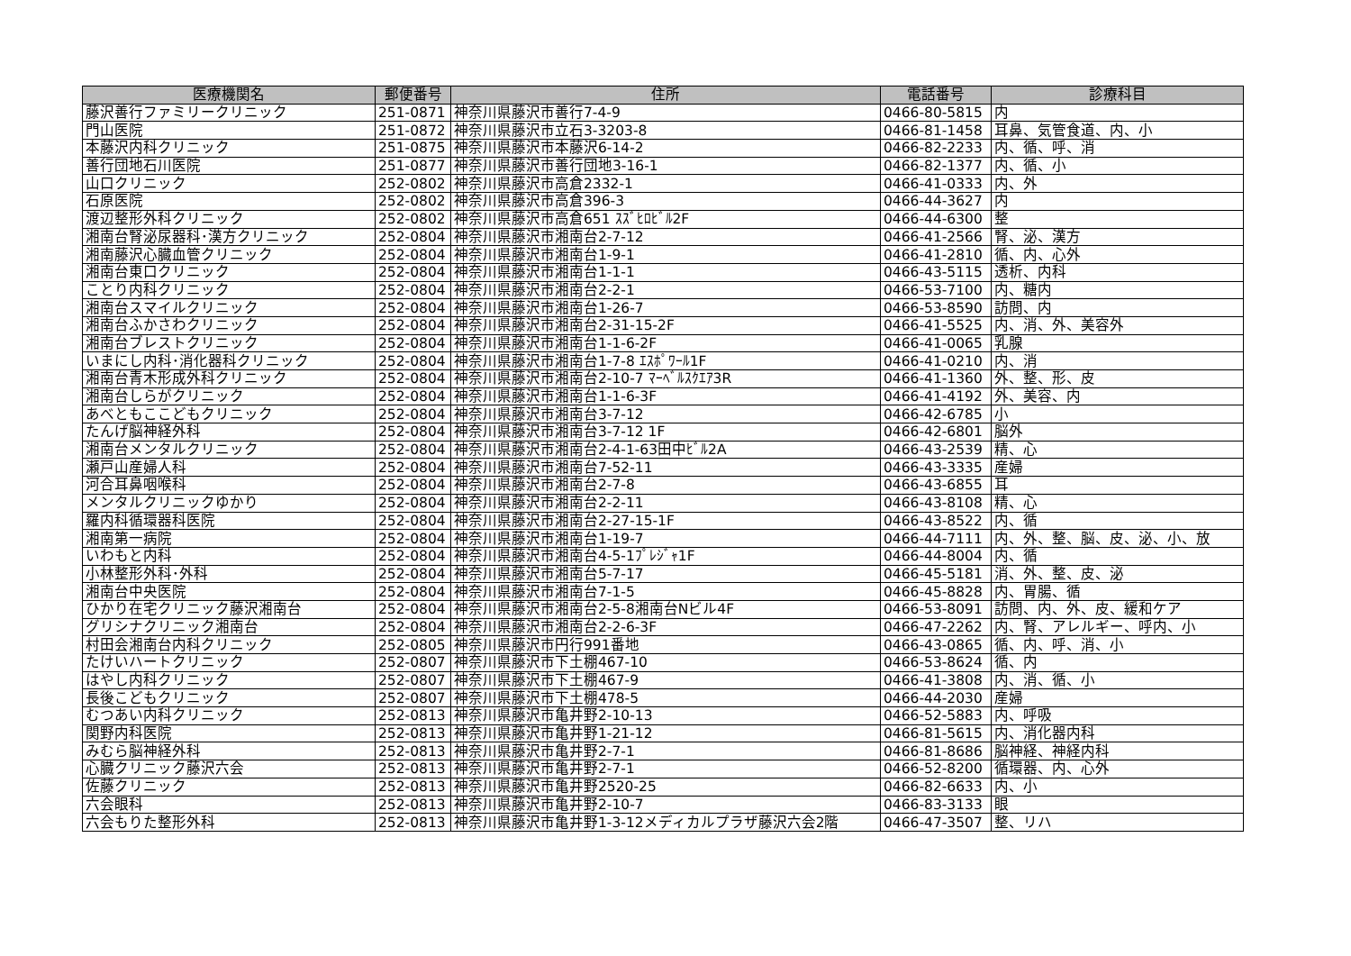| 医療機関名 | 郵便番号 | 住所 | 電話番号 | 診療科目 |
| --- | --- | --- | --- | --- |
| 藤沢善行ファミリークリニック | 251-0871 | 神奈川県藤沢市善行7-4-9 | 0466-80-5815 | 内 |
| 門山医院 | 251-0872 | 神奈川県藤沢市立石3-3203-8 | 0466-81-1458 | 耳鼻、気管食道、内、小 |
| 本藤沢内科クリニック | 251-0875 | 神奈川県藤沢市本藤沢6-14-2 | 0466-82-2233 | 内、循、呼、消 |
| 善行団地石川医院 | 251-0877 | 神奈川県藤沢市善行団地3-16-1 | 0466-82-1377 | 内、循、小 |
| 山口クリニック | 252-0802 | 神奈川県藤沢市高倉2332-1 | 0466-41-0333 | 内、外 |
| 石原医院 | 252-0802 | 神奈川県藤沢市高倉396-3 | 0466-44-3627 | 内 |
| 渡辺整形外科クリニック | 252-0802 | 神奈川県藤沢市高倉651 ｽｽﾞﾋﾛﾋﾞﾙ2F | 0466-44-6300 | 整 |
| 湘南台腎泌尿器科･漢方クリニック | 252-0804 | 神奈川県藤沢市湘南台2-7-12 | 0466-41-2566 | 腎、泌、漢方 |
| 湘南藤沢心臓血管クリニック | 252-0804 | 神奈川県藤沢市湘南台1-9-1 | 0466-41-2810 | 循、内、心外 |
| 湘南台東口クリニック | 252-0804 | 神奈川県藤沢市湘南台1-1-1 | 0466-43-5115 | 透析、内科 |
| ことり内科クリニック | 252-0804 | 神奈川県藤沢市湘南台2-2-1 | 0466-53-7100 | 内、糖内 |
| 湘南台スマイルクリニック | 252-0804 | 神奈川県藤沢市湘南台1-26-7 | 0466-53-8590 | 訪問、内 |
| 湘南台ふかさわクリニック | 252-0804 | 神奈川県藤沢市湘南台2-31-15-2F | 0466-41-5525 | 内、消、外、美容外 |
| 湘南台ブレストクリニック | 252-0804 | 神奈川県藤沢市湘南台1-1-6-2F | 0466-41-0065 | 乳腺 |
| いまにし内科･消化器科クリニック | 252-0804 | 神奈川県藤沢市湘南台1-7-8 ｴｽﾎﾟﾜｰﾙ1F | 0466-41-0210 | 内、消 |
| 湘南台青木形成外科クリニック | 252-0804 | 神奈川県藤沢市湘南台2-10-7 ﾏｰﾍﾞﾙｽｸｴｱ3R | 0466-41-1360 | 外、整、形、皮 |
| 湘南台しらがクリニック | 252-0804 | 神奈川県藤沢市湘南台1-1-6-3F | 0466-41-4192 | 外、美容、内 |
| あべともここどもクリニック | 252-0804 | 神奈川県藤沢市湘南台3-7-12 | 0466-42-6785 | 小 |
| たんげ脳神経外科 | 252-0804 | 神奈川県藤沢市湘南台3-7-12 1F | 0466-42-6801 | 脳外 |
| 湘南台メンタルクリニック | 252-0804 | 神奈川県藤沢市湘南台2-4-1-63田中ﾋﾞﾙ2A | 0466-43-2539 | 精、心 |
| 瀬戸山産婦人科 | 252-0804 | 神奈川県藤沢市湘南台7-52-11 | 0466-43-3335 | 産婦 |
| 河合耳鼻咽喉科 | 252-0804 | 神奈川県藤沢市湘南台2-7-8 | 0466-43-6855 | 耳 |
| メンタルクリニックゆかり | 252-0804 | 神奈川県藤沢市湘南台2-2-11 | 0466-43-8108 | 精、心 |
| 羅内科循環器科医院 | 252-0804 | 神奈川県藤沢市湘南台2-27-15-1F | 0466-43-8522 | 内、循 |
| 湘南第一病院 | 252-0804 | 神奈川県藤沢市湘南台1-19-7 | 0466-44-7111 | 内、外、整、脳、皮、泌、小、放 |
| いわもと内科 | 252-0804 | 神奈川県藤沢市湘南台4-5-1ﾌﾟﾚｼﾞｬ1F | 0466-44-8004 | 内、循 |
| 小林整形外科･外科 | 252-0804 | 神奈川県藤沢市湘南台5-7-17 | 0466-45-5181 | 消、外、整、皮、泌 |
| 湘南台中央医院 | 252-0804 | 神奈川県藤沢市湘南台7-1-5 | 0466-45-8828 | 内、胃腸、循 |
| ひかり在宅クリニック藤沢湘南台 | 252-0804 | 神奈川県藤沢市湘南台2-5-8湘南台Nビル4F | 0466-53-8091 | 訪問、内、外、皮、緩和ケア |
| グリシナクリニック湘南台 | 252-0804 | 神奈川県藤沢市湘南台2-2-6-3F | 0466-47-2262 | 内、腎、アレルギー、呼内、小 |
| 村田会湘南台内科クリニック | 252-0805 | 神奈川県藤沢市円行991番地 | 0466-43-0865 | 循、内、呼、消、小 |
| たけいハートクリニック | 252-0807 | 神奈川県藤沢市下土棚467-10 | 0466-53-8624 | 循、内 |
| はやし内科クリニック | 252-0807 | 神奈川県藤沢市下土棚467-9 | 0466-41-3808 | 内、消、循、小 |
| 長後こどもクリニック | 252-0807 | 神奈川県藤沢市下土棚478-5 | 0466-44-2030 | 産婦 |
| むつあい内科クリニック | 252-0813 | 神奈川県藤沢市亀井野2-10-13 | 0466-52-5883 | 内、呼吸 |
| 関野内科医院 | 252-0813 | 神奈川県藤沢市亀井野1-21-12 | 0466-81-5615 | 内、消化器内科 |
| みむら脳神経外科 | 252-0813 | 神奈川県藤沢市亀井野2-7-1 | 0466-81-8686 | 脳神経、神経内科 |
| 心臓クリニック藤沢六会 | 252-0813 | 神奈川県藤沢市亀井野2-7-1 | 0466-52-8200 | 循環器、内、心外 |
| 佐藤クリニック | 252-0813 | 神奈川県藤沢市亀井野2520-25 | 0466-82-6633 | 内、小 |
| 六会眼科 | 252-0813 | 神奈川県藤沢市亀井野2-10-7 | 0466-83-3133 | 眼 |
| 六会もりた整形外科 | 252-0813 | 神奈川県藤沢市亀井野1-3-12メディカルプラザ藤沢六会2階 | 0466-47-3507 | 整、リハ |